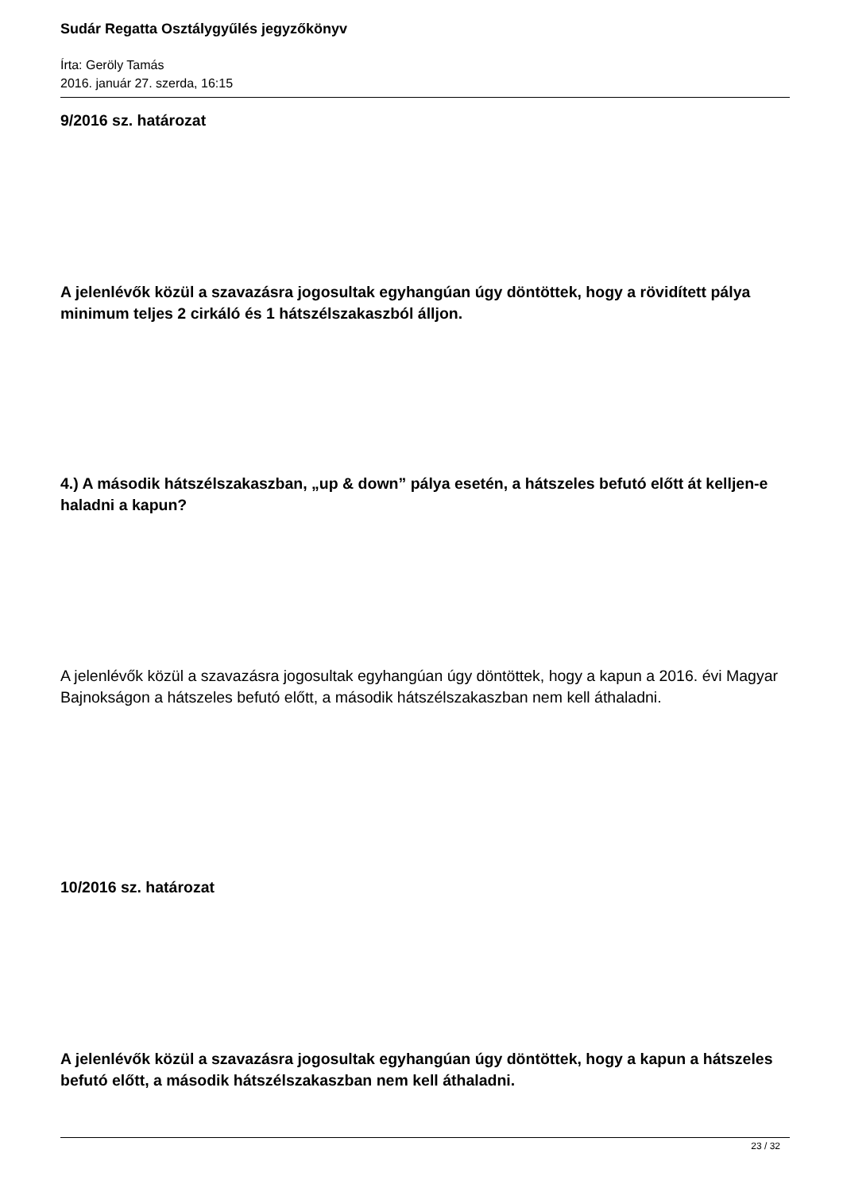Sudár Regatta Osztálygyűlés jegyzőkönyv
Írta: Geröly Tamás
2016. január 27. szerda, 16:15
9/2016 sz. határozat
A jelenlévők közül a szavazásra jogosultak egyhangúan úgy döntöttek, hogy a rövidített pálya minimum teljes 2 cirkáló és 1 hátszélszakaszból álljon.
4.) A második hátszélszakaszban, „up & down” pálya esetén, a hátszeles befutó előtt át kelljen-e haladni a kapun?
A jelenlévők közül a szavazásra jogosultak egyhangúan úgy döntöttek, hogy a kapun a 2016. évi Magyar Bajnokságon a hátszeles befutó előtt, a második hátszélszakaszban nem kell áthaladni.
10/2016 sz. határozat
A jelenlévők közül a szavazásra jogosultak egyhangúan úgy döntöttek, hogy a kapun a hátszeles befutó előtt, a második hátszélszakaszban nem kell áthaladni.
23 / 32